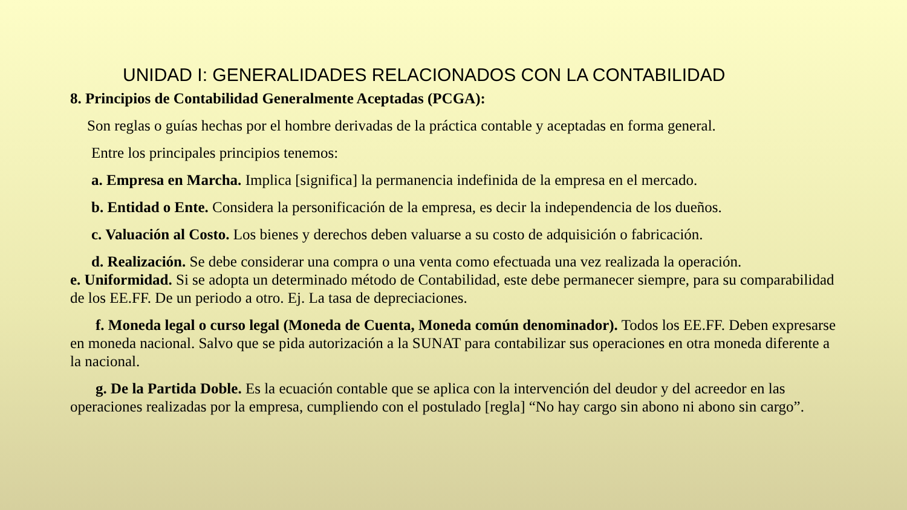UNIDAD I: GENERALIDADES RELACIONADOS CON LA CONTABILIDAD
8. Principios de Contabilidad Generalmente Aceptadas (PCGA):
Son reglas o guías hechas por el hombre derivadas de la práctica contable y aceptadas en forma general.
Entre los principales principios tenemos:
a. Empresa en Marcha. Implica [significa] la permanencia indefinida de la empresa en el mercado.
b. Entidad o Ente. Considera la personificación de la empresa, es decir la independencia de los dueños.
c. Valuación al Costo. Los bienes y derechos deben valuarse a su costo de adquisición o fabricación.
d. Realización. Se debe considerar una compra o una venta como efectuada una vez realizada la operación.
e. Uniformidad. Si se adopta un determinado método de Contabilidad, este debe permanecer siempre, para su comparabilidad de los EE.FF. De un periodo a otro. Ej. La tasa de depreciaciones.
f. Moneda legal o curso legal (Moneda de Cuenta, Moneda común denominador). Todos los EE.FF. Deben expresarse en moneda nacional. Salvo que se pida autorización a la SUNAT para contabilizar sus operaciones en otra moneda diferente a la nacional.
g. De la Partida Doble. Es la ecuación contable que se aplica con la intervención del deudor y del acreedor en las operaciones realizadas por la empresa, cumpliendo con el postulado [regla] “No hay cargo sin abono ni abono sin cargo”.